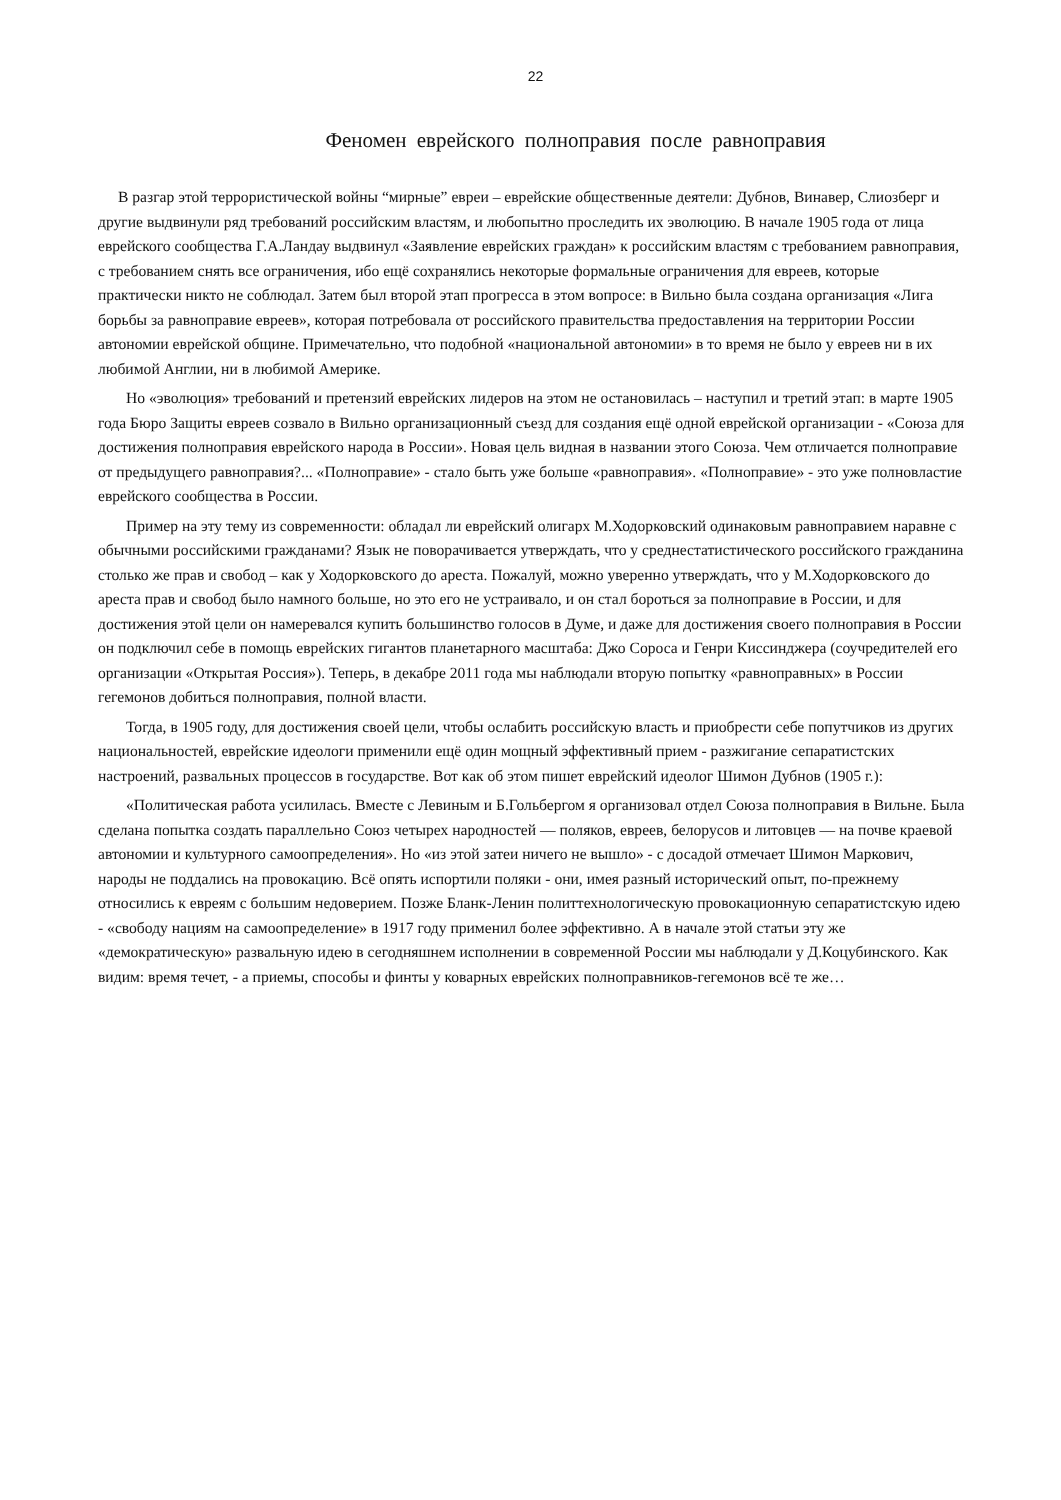22
Феномен еврейского полноправия после равноправия
В разгар этой террористической войны “мирные” евреи – еврейские общественные деятели: Дубнов, Винавер, Слиозберг и другие выдвинули ряд требований российским властям, и любопытно проследить их эволюцию. В начале 1905 года от лица еврейского сообщества Г.А.Ландау выдвинул «Заявление еврейских граждан» к российским властям с требованием равноправия, с требованием снять все ограничения, ибо ещё сохранялись некоторые формальные ограничения для евреев, которые практически никто не соблюдал. Затем был второй этап прогресса в этом вопросе: в Вильно была создана организация «Лига борьбы за равноправие евреев», которая потребовала от российского правительства предоставления на территории России автономии еврейской общине. Примечательно, что подобной «национальной автономии» в то время не было у евреев ни в их любимой Англии, ни в любимой Америке.
Но «эволюция» требований и претензий еврейских лидеров на этом не остановилась – наступил и третий этап: в марте 1905 года Бюро Защиты евреев созвало в Вильно организационный съезд для создания ещё одной еврейской организации - «Союза для достижения полноправия еврейского народа в России». Новая цель видная в названии этого Союза. Чем отличается полноправие от предыдущего равноправия?... «Полноправие» - стало быть уже больше «равноправия». «Полноправие» - это уже полновластие еврейского сообщества в России.
Пример на эту тему из современности: обладал ли еврейский олигарх М.Ходорковский одинаковым равноправием наравне с обычными российскими гражданами? Язык не поворачивается утверждать, что у среднестатистического российского гражданина столько же прав и свобод – как у Ходорковского до ареста. Пожалуй, можно уверенно утверждать, что у М.Ходорковского до ареста прав и свобод было намного больше, но это его не устраивало, и он стал бороться за полноправие в России, и для достижения этой цели он намеревался купить большинство голосов в Думе, и даже для достижения своего полноправия в России он подключил себе в помощь еврейских гигантов планетарного масштаба: Джо Сороса и Генри Киссинджера (соучредителей его организации «Открытая Россия»). Теперь, в декабре 2011 года мы наблюдали вторую попытку «равноправных» в России гегемонов добиться полноправия, полной власти.
Тогда, в 1905 году, для достижения своей цели, чтобы ослабить российскую власть и приобрести себе попутчиков из других национальностей, еврейские идеологи применили ещё один мощный эффективный прием - разжигание сепаратистских настроений, развальных процессов в государстве. Вот как об этом пишет еврейский идеолог Шимон Дубнов (1905 г.):
«Политическая работа усилилась. Вместе с Левиным и Б.Гольбергом я организовал отдел Союза полноправия в Вильне. Была сделана попытка создать параллельно Союз четырех народностей — поляков, евреев, белорусов и литовцев — на почве краевой автономии и культурного самоопределения». Но «из этой затеи ничего не вышло» - с досадой отмечает Шимон Маркович, народы не поддались на провокацию. Всё опять испортили поляки - они, имея разный исторический опыт, по-прежнему относились к евреям с большим недоверием. Позже Бланк-Ленин политтехнологическую провокационную сепаратистскую идею - «свободу нациям на самоопределение» в 1917 году применил более эффективно. А в начале этой статьи эту же «демократическую» развальную идею в сегодняшнем исполнении в современной России мы наблюдали у Д.Коцубинского. Как видим: время течет, - а приемы, способы и финты у коварных еврейских полноправников-гегемонов всё те же…